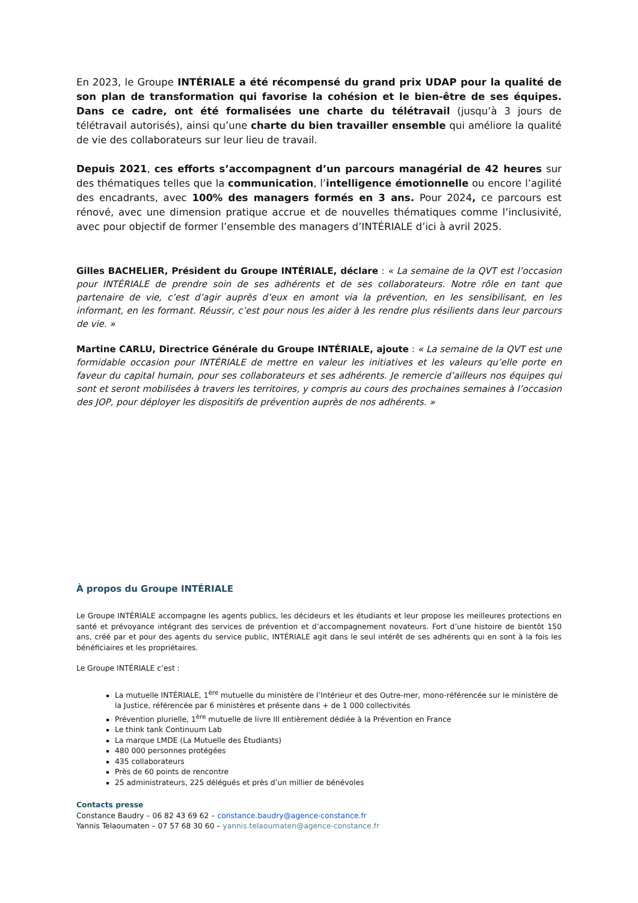En 2023, le Groupe INTÉRIALE a été récompensé du grand prix UDAP pour la qualité de son plan de transformation qui favorise la cohésion et le bien-être de ses équipes. Dans ce cadre, ont été formalisées une charte du télétravail (jusqu’à 3 jours de télétravail autorisés), ainsi qu’une charte du bien travailler ensemble qui améliore la qualité de vie des collaborateurs sur leur lieu de travail.
Depuis 2021, ces efforts s’accompagnent d’un parcours managérial de 42 heures sur des thématiques telles que la communication, l’intelligence émotionnelle ou encore l’agilité des encadrants, avec 100% des managers formés en 3 ans. Pour 2024, ce parcours est rénové, avec une dimension pratique accrue et de nouvelles thématiques comme l’inclusivité, avec pour objectif de former l’ensemble des managers d’INTÉRIALE d’ici à avril 2025.
Gilles BACHELIER, Président du Groupe INTÉRIALE, déclare : « La semaine de la QVT est l’occasion pour INTÉRIALE de prendre soin de ses adhérents et de ses collaborateurs. Notre rôle en tant que partenaire de vie, c’est d’agir auprès d’eux en amont via la prévention, en les sensibilisant, en les informant, en les formant. Réussir, c’est pour nous les aider à les rendre plus résilients dans leur parcours de vie. »
Martine CARLU, Directrice Générale du Groupe INTÉRIALE, ajoute : « La semaine de la QVT est une formidable occasion pour INTÉRIALE de mettre en valeur les initiatives et les valeurs qu’elle porte en faveur du capital humain, pour ses collaborateurs et ses adhérents. Je remercie d’ailleurs nos équipes qui sont et seront mobilisées à travers les territoires, y compris au cours des prochaines semaines à l’occasion des JOP, pour déployer les dispositifs de prévention auprès de nos adhérents. »
À propos du Groupe INTÉRIALE
Le Groupe INTÉRIALE accompagne les agents publics, les décideurs et les étudiants et leur propose les meilleures protections en santé et prévoyance intégrant des services de prévention et d’accompagnement novateurs. Fort d’une histoire de bientôt 150 ans, créé par et pour des agents du service public, INTÉRIALE agit dans le seul intérêt de ses adhérents qui en sont à la fois les bénéficiaires et les propriétaires.
Le Groupe INTÉRIALE c’est :
La mutuelle INTÉRIALE, 1<sup>ère</sup> mutuelle du ministère de l’Intérieur et des Outre-mer, mono-référencée sur le ministère de la Justice, référencée par 6 ministères et présente dans + de 1 000 collectivités
Prévention plurielle, 1<sup>ère</sup> mutuelle de livre III entièrement dédiée à la Prévention en France
Le think tank Continuum Lab
La marque LMDE (La Mutuelle des Étudiants)
480 000 personnes protégées
435 collaborateurs
Près de 60 points de rencontre
25 administrateurs, 225 délégués et près d’un millier de bénévoles
Contacts presse
Constance Baudry – 06 82 43 69 62 – constance.baudry@agence-constance.fr
Yannis Telaoumaten – 07 57 68 30 60 – yannis.telaoumaten@agence-constance.fr